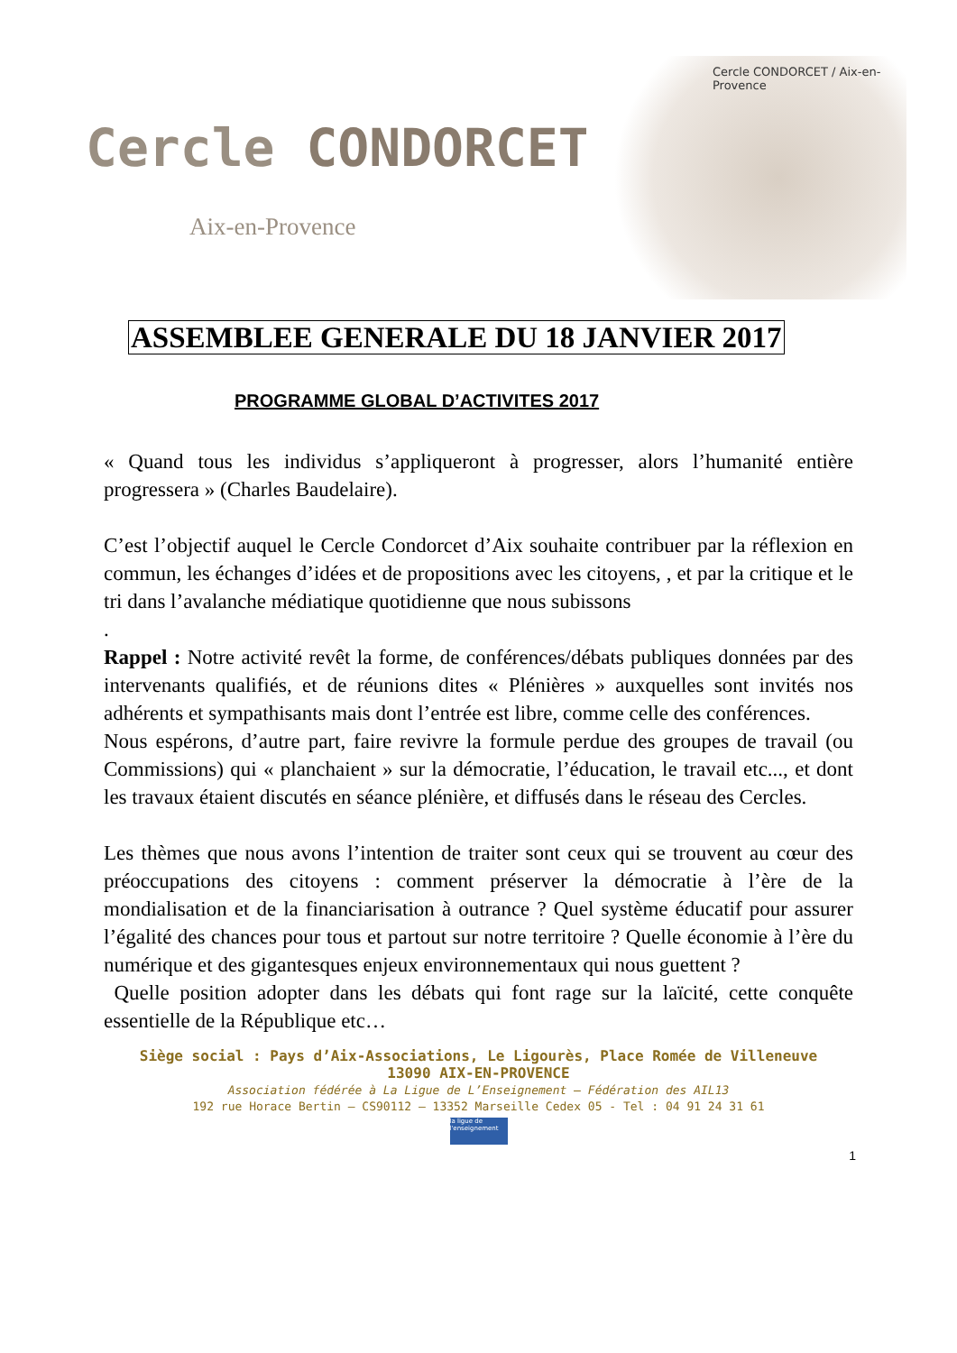Cercle CONDORCET
Aix-en-Provence
Cercle CONDORCET / Aix-en-Provence
ASSEMBLEE GENERALE DU 18 JANVIER 2017
PROGRAMME GLOBAL D’ACTIVITES 2017
« Quand tous les individus s’appliqueront à progresser, alors l’humanité entière progressera » (Charles Baudelaire).
C’est l’objectif auquel le Cercle Condorcet d’Aix souhaite contribuer par la réflexion en commun, les échanges d’idées et de propositions avec les citoyens, , et par la critique et le tri dans l’avalanche médiatique quotidienne que nous subissons
.
Rappel : Notre activité revêt la forme, de conférences/débats publiques données par des intervenants qualifiés, et de réunions dites « Plénières » auxquelles sont invités nos adhérents et sympathisants mais dont l’entrée est libre, comme celle des conférences.
Nous espérons, d’autre part, faire revivre la formule perdue des groupes de travail (ou Commissions) qui « planchaient » sur la démocratie, l’éducation, le travail etc..., et dont les travaux étaient discutés en séance plénière, et diffusés dans le réseau des Cercles.
Les thèmes que nous avons l’intention de traiter sont ceux qui se trouvent au cœur des préoccupations des citoyens : comment préserver la démocratie à l’ère de la mondialisation et de la financiarisation à outrance ? Quel système éducatif pour assurer l’égalité des chances pour tous et partout sur notre territoire ? Quelle économie à l’ère du numérique et des gigantesques enjeux environnementaux qui nous guettent ?
Quelle position adopter dans les débats qui font rage sur la laïcité, cette conquête essentielle de la République etc…
Siège social : Pays d’Aix-Associations, Le Ligourès, Place Romée de Villeneuve
13090 AIX-EN-PROVENCE
Association fédérée à La Ligue de L’Enseignement – Fédération des AIL13
192 rue Horace Bertin – CS90112 – 13352 Marseille Cedex 05 - Tel : 04 91 24 31 61
la ligue de l'enseignement
1